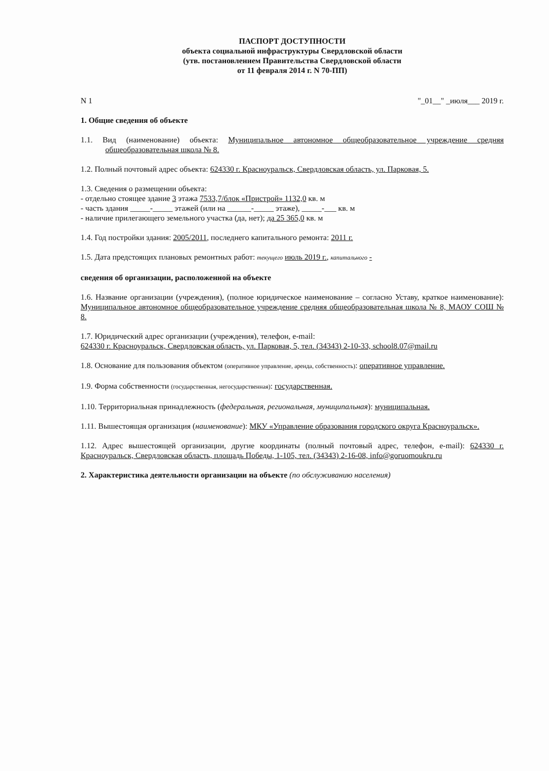ПАСПОРТ ДОСТУПНОСТИ
объекта социальной инфраструктуры Свердловской области
(утв. постановлением Правительства Свердловской области
от 11 февраля 2014 г. N 70-ПП)
N 1 "_01__" _июля___ 2019 г.
1. Общие сведения об объекте
1.1. Вид (наименование) объекта: Муниципальное автономное общеобразовательное учреждение средняя общеобразовательная школа № 8.
1.2. Полный почтовый адрес объекта: 624330 г. Красноуральск, Свердловская область, ул. Парковая, 5.
1.3. Сведения о размещении объекта:
- отдельно стоящее здание 3 этажа 7533,7/блок «Пристрой» 1132,0 кв. м
- часть здания _____-_____ этажей (или на ______-_____ этаже), _____-___ кв. м
- наличие прилегающего земельного участка (да, нет); да 25 365,0 кв. м
1.4. Год постройки здания: 2005/2011, последнего капитального ремонта: 2011 г.
1.5. Дата предстоящих плановых ремонтных работ: текущего июль 2019 г., капитального -
сведения об организации, расположенной на объекте
1.6. Название организации (учреждения), (полное юридическое наименование – согласно Уставу, краткое наименование): Муниципальное автономное общеобразовательное учреждение средняя общеобразовательная школа № 8, МАОУ СОШ № 8.
1.7. Юридический адрес организации (учреждения), телефон, e-mail:
624330 г. Красноуральск, Свердловская область, ул. Парковая, 5, тел. (34343) 2-10-33, school8.07@mail.ru
1.8. Основание для пользования объектом (оперативное управление, аренда, собственность): оперативное управление.
1.9. Форма собственности (государственная, негосударственная): государственная.
1.10. Территориальная принадлежность (федеральная, региональная, муниципальная): муниципальная.
1.11. Вышестоящая организация (наименование): МКУ «Управление образования городского округа Красноуральск».
1.12. Адрес вышестоящей организации, другие координаты (полный почтовый адрес, телефон, e-mail): 624330 г. Красноуральск, Свердловская область, площадь Победы, 1-105, тел. (34343) 2-16-08, info@goruomoukru.ru
2. Характеристика деятельности организации на объекте (по обслуживанию населения)